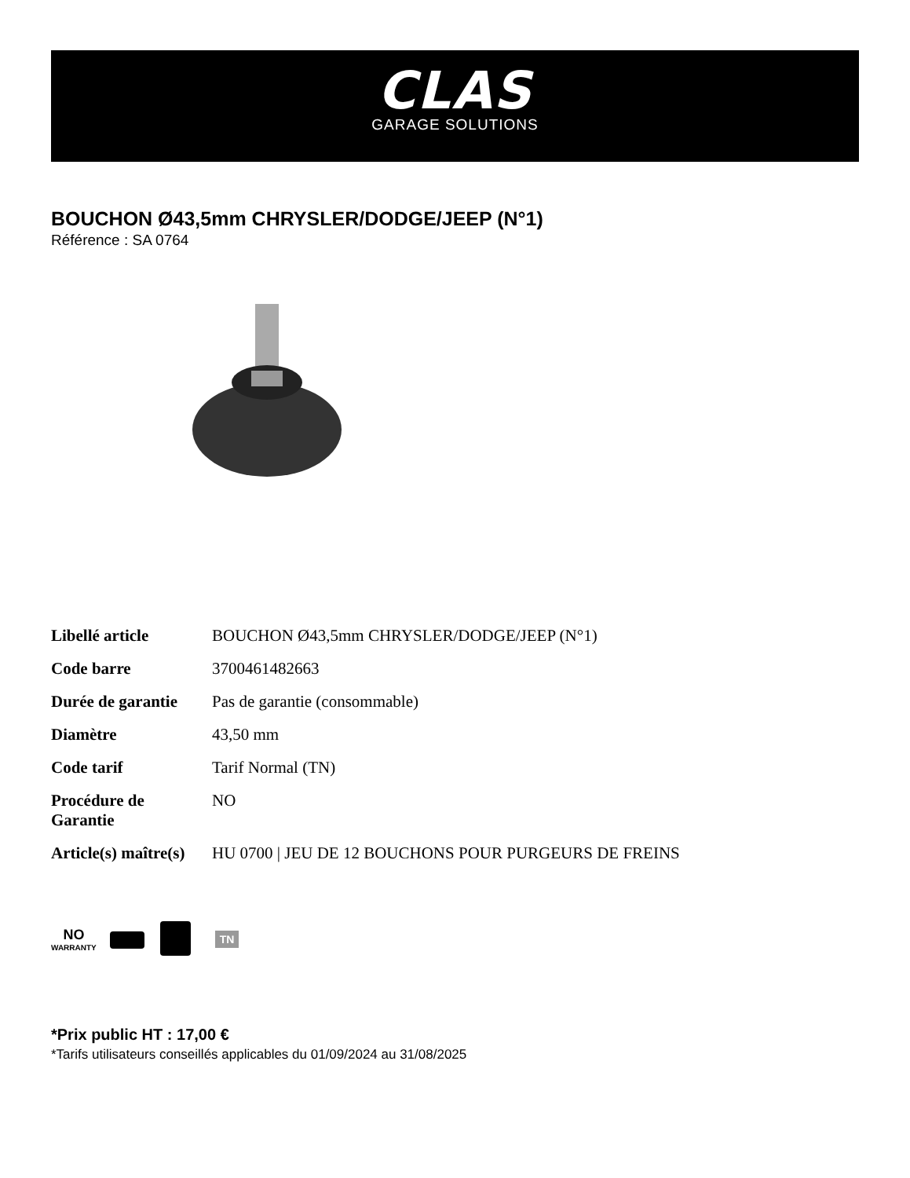CLAS
GARAGE SOLUTIONS
BOUCHON Ø43,5mm CHRYSLER/DODGE/JEEP (N°1)
Référence : SA 0764
| Libellé article | BOUCHON Ø43,5mm CHRYSLER/DODGE/JEEP (N°1) |
| Code barre | 3700461482663 |
| Durée de garantie | Pas de garantie (consommable) |
| Diamètre | 43,50 mm |
| Code tarif | Tarif Normal (TN) |
| Procédure de Garantie | NO |
| Article(s) maître(s) | HU 0700 / JEU DE 12 BOUCHONS POUR PURGEURS DE FREINS |
NO
WARRANTY
TN
*Prix public HT : 17,00 €
*Tarifs utilisateurs conseillés applicables du 01/09/2024 au 31/08/2025